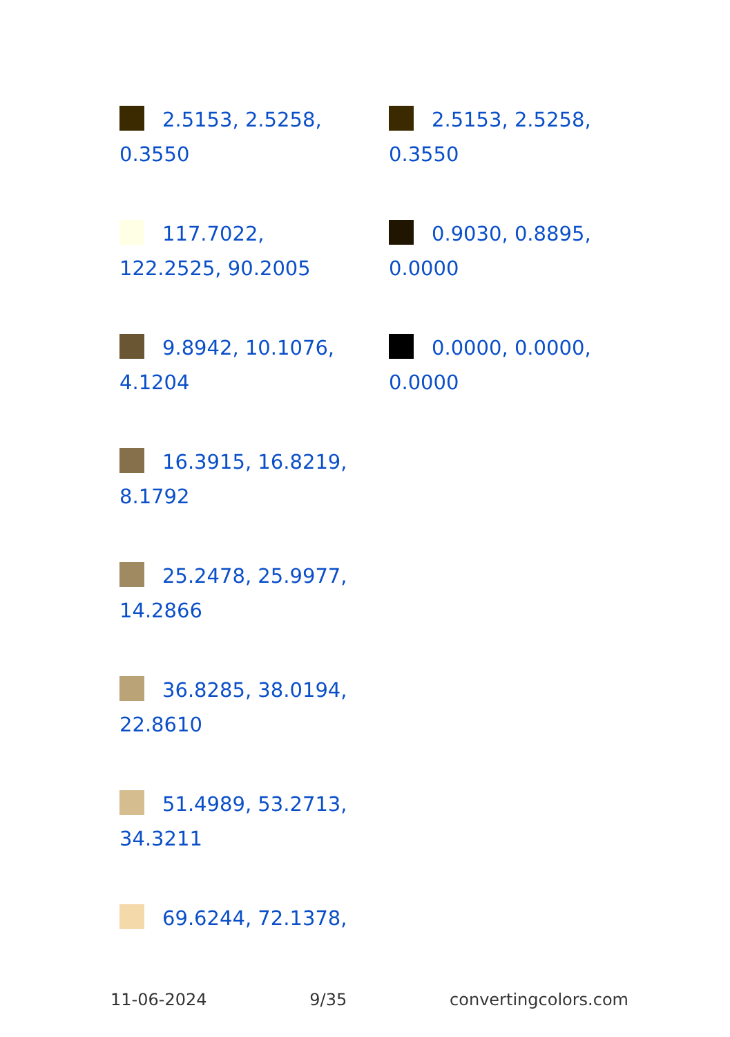2.5153, 2.5258, 0.3550
117.7022, 122.2525, 90.2005
9.8942, 10.1076, 4.1204
16.3915, 16.8219, 8.1792
25.2478, 25.9977, 14.2866
36.8285, 38.0194, 22.8610
51.4989, 53.2713, 34.3211
69.6244, 72.1378,
2.5153, 2.5258, 0.3550
0.9030, 0.8895, 0.0000
0.0000, 0.0000, 0.0000
11-06-2024 9/35 convertingcolors.com